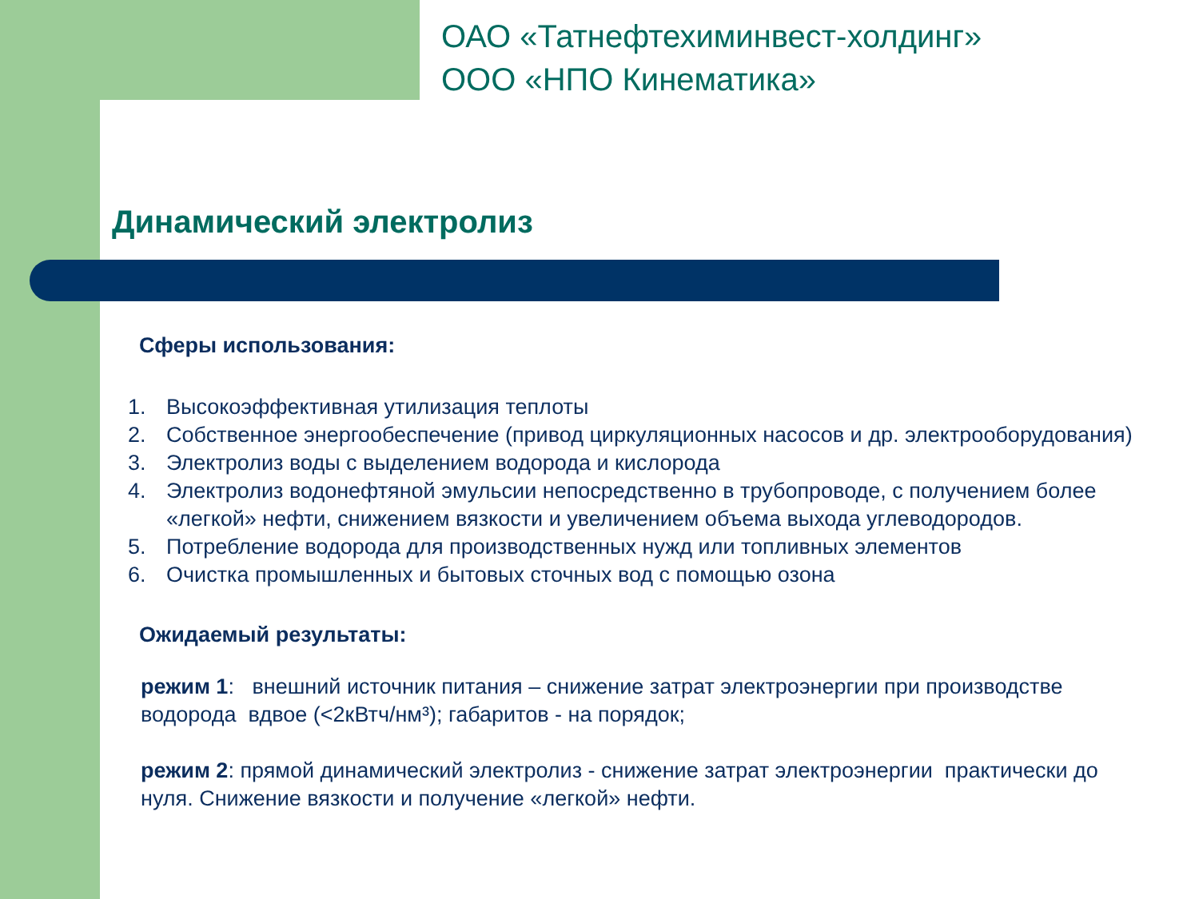ОАО «Татнефтехиминвест-холдинг»
ООО «НПО Кинематика»
Динамический электролиз
Сферы использования:
1. Высокоэффективная утилизация теплоты
2. Собственное энергообеспечение (привод циркуляционных насосов и др. электрооборудования)
3. Электролиз воды с выделением водорода и кислорода
4. Электролиз водонефтяной эмульсии непосредственно в трубопроводе, с получением более «легкой» нефти, снижением вязкости и увеличением объема выхода углеводородов.
5. Потребление водорода для производственных нужд или топливных элементов
6. Очистка промышленных и бытовых сточных вод с помощью озона
Ожидаемый результаты:
режим 1: внешний источник питания – снижение затрат электроэнергии при производстве водорода вдвое (<2кВтч/нм³); габаритов - на порядок;
режим 2: прямой динамический электролиз - снижение затрат электроэнергии практически до нуля. Снижение вязкости и получение «легкой» нефти.